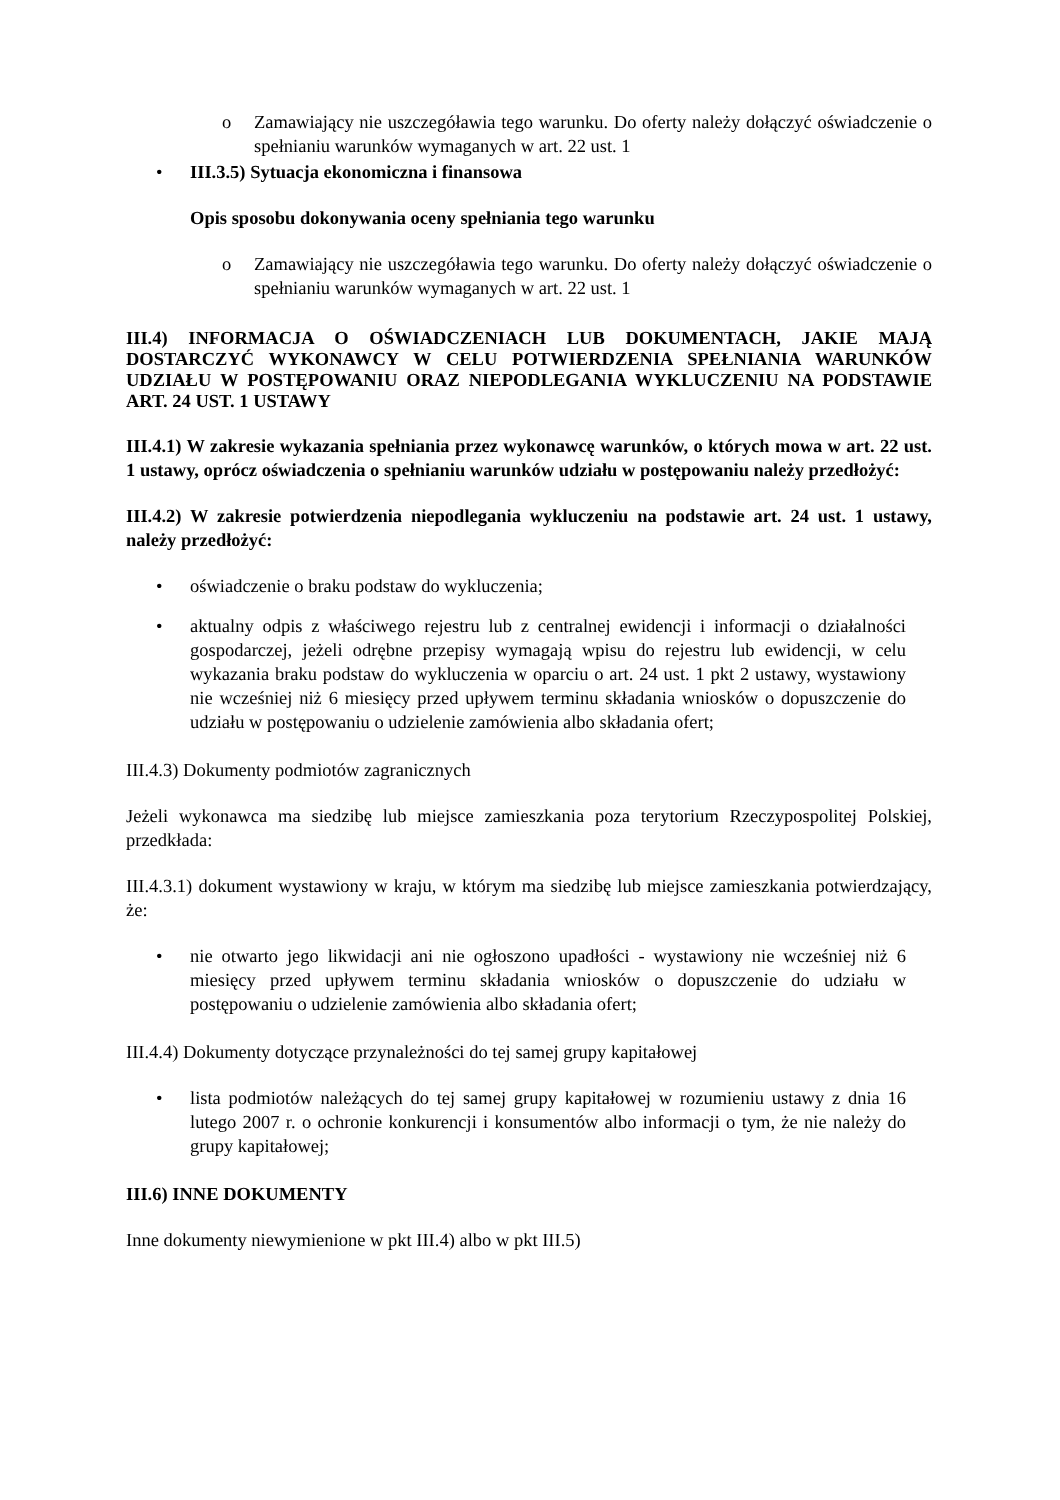o Zamawiający nie uszczegóławia tego warunku. Do oferty należy dołączyć oświadczenie o spełnianiu warunków wymaganych w art. 22 ust. 1
• III.3.5) Sytuacja ekonomiczna i finansowa
Opis sposobu dokonywania oceny spełniania tego warunku
o Zamawiający nie uszczegóławia tego warunku. Do oferty należy dołączyć oświadczenie o spełnianiu warunków wymaganych w art. 22 ust. 1
III.4) INFORMACJA O OŚWIADCZENIACH LUB DOKUMENTACH, JAKIE MAJĄ DOSTARCZYĆ WYKONAWCY W CELU POTWIERDZENIA SPEŁNIANIA WARUNKÓW UDZIAŁU W POSTĘPOWANIU ORAZ NIEPODLEGANIA WYKLUCZENIU NA PODSTAWIE ART. 24 UST. 1 USTAWY
III.4.1) W zakresie wykazania spełniania przez wykonawcę warunków, o których mowa w art. 22 ust. 1 ustawy, oprócz oświadczenia o spełnianiu warunków udziału w postępowaniu należy przedłożyć:
III.4.2) W zakresie potwierdzenia niepodlegania wykluczeniu na podstawie art. 24 ust. 1 ustawy, należy przedłożyć:
• oświadczenie o braku podstaw do wykluczenia;
• aktualny odpis z właściwego rejestru lub z centralnej ewidencji i informacji o działalności gospodarczej, jeżeli odrębne przepisy wymagają wpisu do rejestru lub ewidencji, w celu wykazania braku podstaw do wykluczenia w oparciu o art. 24 ust. 1 pkt 2 ustawy, wystawiony nie wcześniej niż 6 miesięcy przed upływem terminu składania wniosków o dopuszczenie do udziału w postępowaniu o udzielenie zamówienia albo składania ofert;
III.4.3) Dokumenty podmiotów zagranicznych
Jeżeli wykonawca ma siedzibę lub miejsce zamieszkania poza terytorium Rzeczypospolitej Polskiej, przedkłada:
III.4.3.1) dokument wystawiony w kraju, w którym ma siedzibę lub miejsce zamieszkania potwierdzający, że:
• nie otwarto jego likwidacji ani nie ogłoszono upadłości - wystawiony nie wcześniej niż 6 miesięcy przed upływem terminu składania wniosków o dopuszczenie do udziału w postępowaniu o udzielenie zamówienia albo składania ofert;
III.4.4) Dokumenty dotyczące przynależności do tej samej grupy kapitałowej
• lista podmiotów należących do tej samej grupy kapitałowej w rozumieniu ustawy z dnia 16 lutego 2007 r. o ochronie konkurencji i konsumentów albo informacji o tym, że nie należy do grupy kapitałowej;
III.6) INNE DOKUMENTY
Inne dokumenty niewymienione w pkt III.4) albo w pkt III.5)